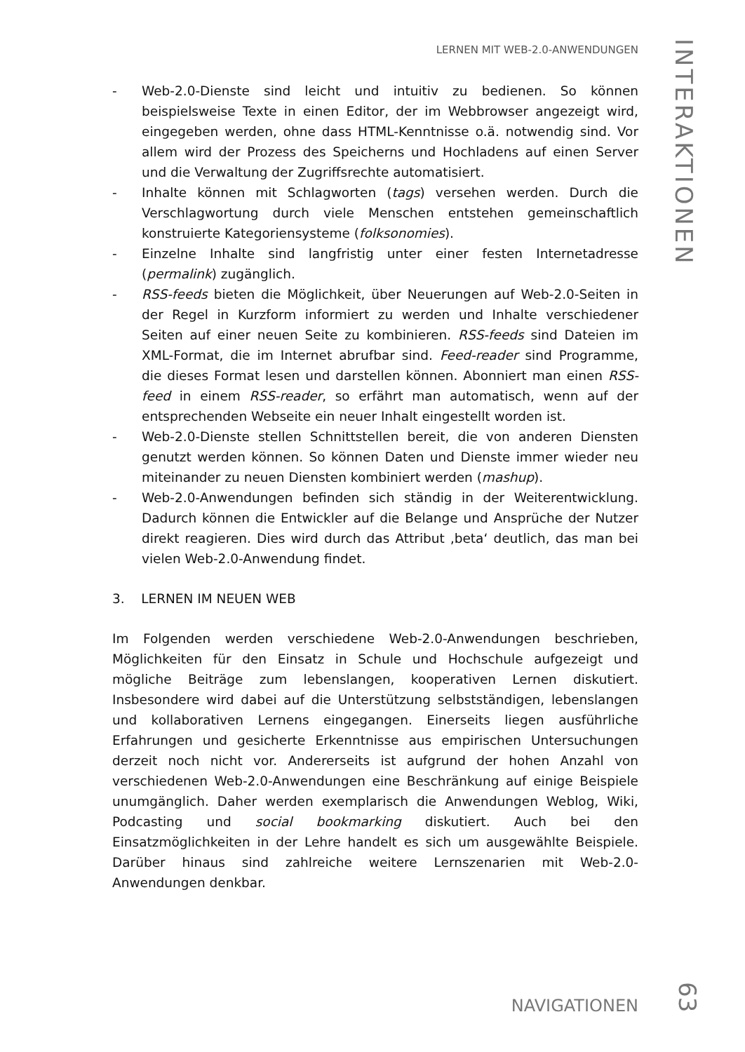LERNEN MIT WEB-2.0-ANWENDUNGEN
INTERAKTIONEN
- Web-2.0-Dienste sind leicht und intuitiv zu bedienen. So können beispielsweise Texte in einen Editor, der im Webbrowser angezeigt wird, eingegeben werden, ohne dass HTML-Kenntnisse o.ä. notwendig sind. Vor allem wird der Prozess des Speicherns und Hochladens auf einen Server und die Verwaltung der Zugriffsrechte automatisiert.
- Inhalte können mit Schlagworten (tags) versehen werden. Durch die Verschlagwortung durch viele Menschen entstehen gemeinschaftlich konstruierte Kategoriensysteme (folksonomies).
- Einzelne Inhalte sind langfristig unter einer festen Internetadresse (permalink) zugänglich.
- RSS-feeds bieten die Möglichkeit, über Neuerungen auf Web-2.0-Seiten in der Regel in Kurzform informiert zu werden und Inhalte verschiedener Seiten auf einer neuen Seite zu kombinieren. RSS-feeds sind Dateien im XML-Format, die im Internet abrufbar sind. Feed-reader sind Programme, die dieses Format lesen und darstellen können. Abonniert man einen RSS-feed in einem RSS-reader, so erfährt man automatisch, wenn auf der entsprechenden Webseite ein neuer Inhalt eingestellt worden ist.
- Web-2.0-Dienste stellen Schnittstellen bereit, die von anderen Diensten genutzt werden können. So können Daten und Dienste immer wieder neu miteinander zu neuen Diensten kombiniert werden (mashup).
- Web-2.0-Anwendungen befinden sich ständig in der Weiterentwicklung. Dadurch können die Entwickler auf die Belange und Ansprüche der Nutzer direkt reagieren. Dies wird durch das Attribut ‚beta‘ deutlich, das man bei vielen Web-2.0-Anwendung findet.
3. LERNEN IM NEUEN WEB
Im Folgenden werden verschiedene Web-2.0-Anwendungen beschrieben, Möglichkeiten für den Einsatz in Schule und Hochschule aufgezeigt und mögliche Beiträge zum lebenslangen, kooperativen Lernen diskutiert. Insbesondere wird dabei auf die Unterstützung selbstständigen, lebenslangen und kollaborativen Lernens eingegangen. Einerseits liegen ausführliche Erfahrungen und gesicherte Erkenntnisse aus empirischen Untersuchungen derzeit noch nicht vor. Andererseits ist aufgrund der hohen Anzahl von verschiedenen Web-2.0-Anwendungen eine Beschränkung auf einige Beispiele unumgänglich. Daher werden exemplarisch die Anwendungen Weblog, Wiki, Podcasting und social bookmarking diskutiert. Auch bei den Einsatzmöglichkeiten in der Lehre handelt es sich um ausgewählte Beispiele. Darüber hinaus sind zahlreiche weitere Lernszenarien mit Web-2.0-Anwendungen denkbar.
NAVIGATIONEN
63